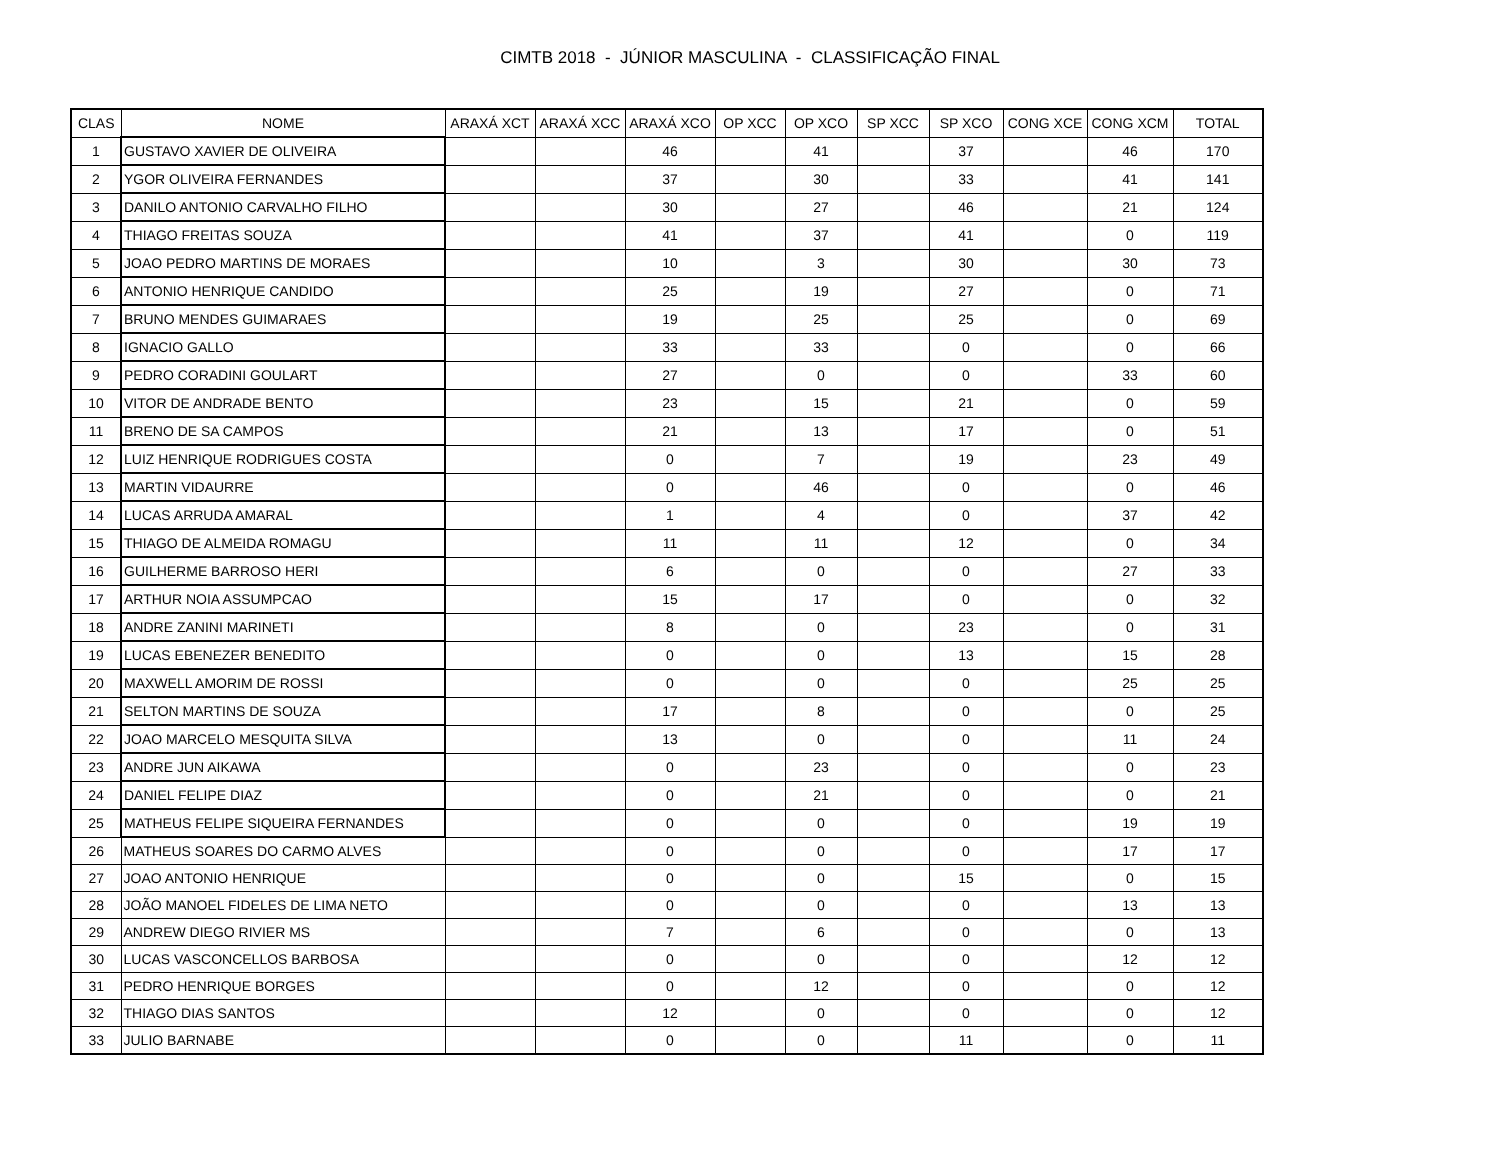CIMTB 2018 - JÚNIOR MASCULINA - CLASSIFICAÇÃO FINAL
| CLAS | NOME | ARAXÁ XCT | ARAXÁ XCC | ARAXÁ XCO | OP XCC | OP XCO | SP XCC | SP XCO | CONG XCE | CONG XCM | TOTAL |
| --- | --- | --- | --- | --- | --- | --- | --- | --- | --- | --- | --- |
| 1 | GUSTAVO XAVIER DE OLIVEIRA | | | 46 | | 41 | | 37 | | 46 | 170 |
| 2 | YGOR OLIVEIRA FERNANDES | | | 37 | | 30 | | 33 | | 41 | 141 |
| 3 | DANILO ANTONIO CARVALHO FILHO | | | 30 | | 27 | | 46 | | 21 | 124 |
| 4 | THIAGO FREITAS SOUZA | | | 41 | | 37 | | 41 | | 0 | 119 |
| 5 | JOAO PEDRO MARTINS DE MORAES | | | 10 | | 3 | | 30 | | 30 | 73 |
| 6 | ANTONIO HENRIQUE CANDIDO | | | 25 | | 19 | | 27 | | 0 | 71 |
| 7 | BRUNO MENDES GUIMARAES | | | 19 | | 25 | | 25 | | 0 | 69 |
| 8 | IGNACIO GALLO | | | 33 | | 33 | | 0 | | 0 | 66 |
| 9 | PEDRO CORADINI GOULART | | | 27 | | 0 | | 0 | | 33 | 60 |
| 10 | VITOR DE ANDRADE BENTO | | | 23 | | 15 | | 21 | | 0 | 59 |
| 11 | BRENO DE SA CAMPOS | | | 21 | | 13 | | 17 | | 0 | 51 |
| 12 | LUIZ HENRIQUE RODRIGUES COSTA | | | 0 | | 7 | | 19 | | 23 | 49 |
| 13 | MARTIN VIDAURRE | | | 0 | | 46 | | 0 | | 0 | 46 |
| 14 | LUCAS ARRUDA AMARAL | | | 1 | | 4 | | 0 | | 37 | 42 |
| 15 | THIAGO DE ALMEIDA ROMAGU | | | 11 | | 11 | | 12 | | 0 | 34 |
| 16 | GUILHERME BARROSO HERI | | | 6 | | 0 | | 0 | | 27 | 33 |
| 17 | ARTHUR NOIA ASSUMPCAO | | | 15 | | 17 | | 0 | | 0 | 32 |
| 18 | ANDRE ZANINI MARINETI | | | 8 | | 0 | | 23 | | 0 | 31 |
| 19 | LUCAS EBENEZER BENEDITO | | | 0 | | 0 | | 13 | | 15 | 28 |
| 20 | MAXWELL AMORIM DE ROSSI | | | 0 | | 0 | | 0 | | 25 | 25 |
| 21 | SELTON MARTINS DE SOUZA | | | 17 | | 8 | | 0 | | 0 | 25 |
| 22 | JOAO MARCELO MESQUITA SILVA | | | 13 | | 0 | | 0 | | 11 | 24 |
| 23 | ANDRE JUN AIKAWA | | | 0 | | 23 | | 0 | | 0 | 23 |
| 24 | DANIEL FELIPE DIAZ | | | 0 | | 21 | | 0 | | 0 | 21 |
| 25 | MATHEUS FELIPE SIQUEIRA FERNANDES | | | 0 | | 0 | | 0 | | 19 | 19 |
| 26 | MATHEUS SOARES DO CARMO ALVES | | | 0 | | 0 | | 0 | | 17 | 17 |
| 27 | JOAO ANTONIO HENRIQUE | | | 0 | | 0 | | 15 | | 0 | 15 |
| 28 | JOÃO MANOEL FIDELES DE LIMA NETO | | | 0 | | 0 | | 0 | | 13 | 13 |
| 29 | ANDREW DIEGO RIVIER MS | | | 7 | | 6 | | 0 | | 0 | 13 |
| 30 | LUCAS VASCONCELLOS BARBOSA | | | 0 | | 0 | | 0 | | 12 | 12 |
| 31 | PEDRO HENRIQUE BORGES | | | 0 | | 12 | | 0 | | 0 | 12 |
| 32 | THIAGO DIAS SANTOS | | | 12 | | 0 | | 0 | | 0 | 12 |
| 33 | JULIO BARNABE | | | 0 | | 0 | | 11 | | 0 | 11 |